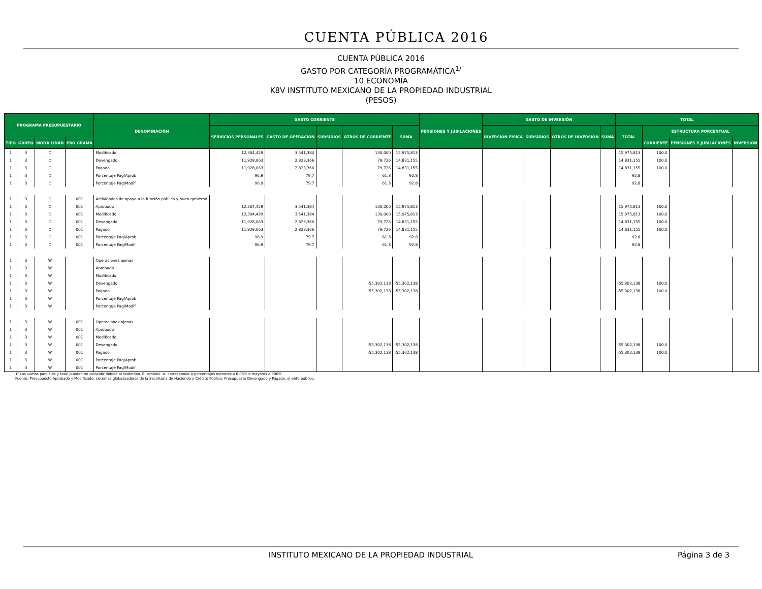CUENTA PÚBLICA 2016
CUENTA PÚBLICA 2016
GASTO POR CATEGORÍA PROGRAMÁTICA<sup>1/</sup>
10 ECONOMÍA
K8V INSTITUTO MEXICANO DE LA PROPIEDAD INDUSTRIAL
(PESOS)
| PROGRAMA PRESUPUESTARIO | | | | DENOMINACIÓN | GASTO CORRIENTE | | | | | PENSIONES Y JUBILACIONES | GASTO DE INVERSIÓN | | | | TOTAL | | | |
| --- | --- | --- | --- | --- | --- | --- | --- | --- | --- | --- | --- | --- | --- | --- | --- | --- | --- | --- |
| | | | | | SERVICIOS PERSONALES | GASTO DE OPERACIÓN | SUBSIDIOS | OTROS DE CORRIENTE | SUMA | | INVERSIÓN FÍSICA | SUBSIDIOS | OTROS DE INVERSIÓN | SUMA | TOTAL | ESTRUCTURA PORCENTUAL | | |
| TIPO | GRUPO | MODA LIDAD | PRO GRAMA | | | | | | | | | | | | | CORRIENTE | PENSIONES Y JUBILACIONES | INVERSIÓN |
| 1 | 3 | O | | Modificado | 12,304,429 | 3,541,384 | | 130,000 | 15,975,813 | | | | | | 15,975,813 | 100.0 | | |
| 1 | 3 | O | | Devengado | 11,928,063 | 2,823,366 | | 79,726 | 14,831,155 | | | | | | 14,831,155 | 100.0 | | |
| 1 | 3 | O | | Pagado | 11,928,063 | 2,823,366 | | 79,726 | 14,831,155 | | | | | | 14,831,155 | 100.0 | | |
| 1 | 3 | O | | Porcentaje Pag/Aprob | 96.9 | 79.7 | | 61.3 | 92.8 | | | | | | 92.8 | | | |
| 1 | 3 | O | | Porcentaje Pag/Modif | 96.9 | 79.7 | | 61.3 | 92.8 | | | | | | 92.8 | | | |
| 1 | 3 | O | 001 | Actividades de apoyo a la función pública y buen gobierno | | | | | | | | | | | | | | |
| 1 | 3 | O | 001 | Aprobado | 12,304,429 | 3,541,384 | | 130,000 | 15,975,813 | | | | | | 15,975,813 | 100.0 | | |
| 1 | 3 | O | 001 | Modificado | 12,304,429 | 3,541,384 | | 130,000 | 15,975,813 | | | | | | 15,975,813 | 100.0 | | |
| 1 | 3 | O | 001 | Devengado | 11,928,063 | 2,823,366 | | 79,726 | 14,831,155 | | | | | | 14,831,155 | 100.0 | | |
| 1 | 3 | O | 001 | Pagado | 11,928,063 | 2,823,366 | | 79,726 | 14,831,155 | | | | | | 14,831,155 | 100.0 | | |
| 1 | 3 | O | 001 | Porcentaje Pag/Aprob | 96.9 | 79.7 | | 61.3 | 92.8 | | | | | | 92.8 | | | |
| 1 | 3 | O | 001 | Porcentaje Pag/Modif | 96.9 | 79.7 | | 61.3 | 92.8 | | | | | | 92.8 | | | |
| 1 | 3 | W | | Operaciones ajenas | | | | | | | | | | | | | | |
| 1 | 3 | W | | Aprobado | | | | | | | | | | | | | | |
| 1 | 3 | W | | Modificado | | | | | | | | | | | | | | |
| 1 | 3 | W | | Devengado | | | | -55,302,138 | -55,302,138 | | | | | | -55,302,138 | 100.0 | | |
| 1 | 3 | W | | Pagado | | | | -55,302,138 | -55,302,138 | | | | | | -55,302,138 | 100.0 | | |
| 1 | 3 | W | | Porcentaje Pag/Aprob | | | | | | | | | | | | | | |
| 1 | 3 | W | | Porcentaje Pag/Modif | | | | | | | | | | | | | | |
| 1 | 3 | W | 001 | Operaciones ajenas | | | | | | | | | | | | | | |
| 1 | 3 | W | 001 | Aprobado | | | | | | | | | | | | | | |
| 1 | 3 | W | 001 | Modificado | | | | | | | | | | | | | | |
| 1 | 3 | W | 001 | Devengado | | | | -55,302,138 | -55,302,138 | | | | | | -55,302,138 | 100.0 | | |
| 1 | 3 | W | 001 | Pagado | | | | -55,302,138 | -55,302,138 | | | | | | -55,302,138 | 100.0 | | |
| 1 | 3 | W | 001 | Porcentaje Pag/Aprob | | | | | | | | | | | | | | |
| 1 | 3 | W | 001 | Porcentaje Pag/Modif | | | | | | | | | | | | | | |
1/ Las sumas parciales y total pueden no coincidir debido al redondeo. El símbolo -o- corresponde a porcentajes menores a 0.05% o mayores a 500%
Fuente: Presupuesto Aprobado y Modificado, sistemas globalizadores de la Secretaría de Hacienda y Crédito Público. Presupuesto Devengado y Pagado, el ente público.
INSTITUTO MEXICANO DE LA PROPIEDAD INDUSTRIAL Página 3 de 3